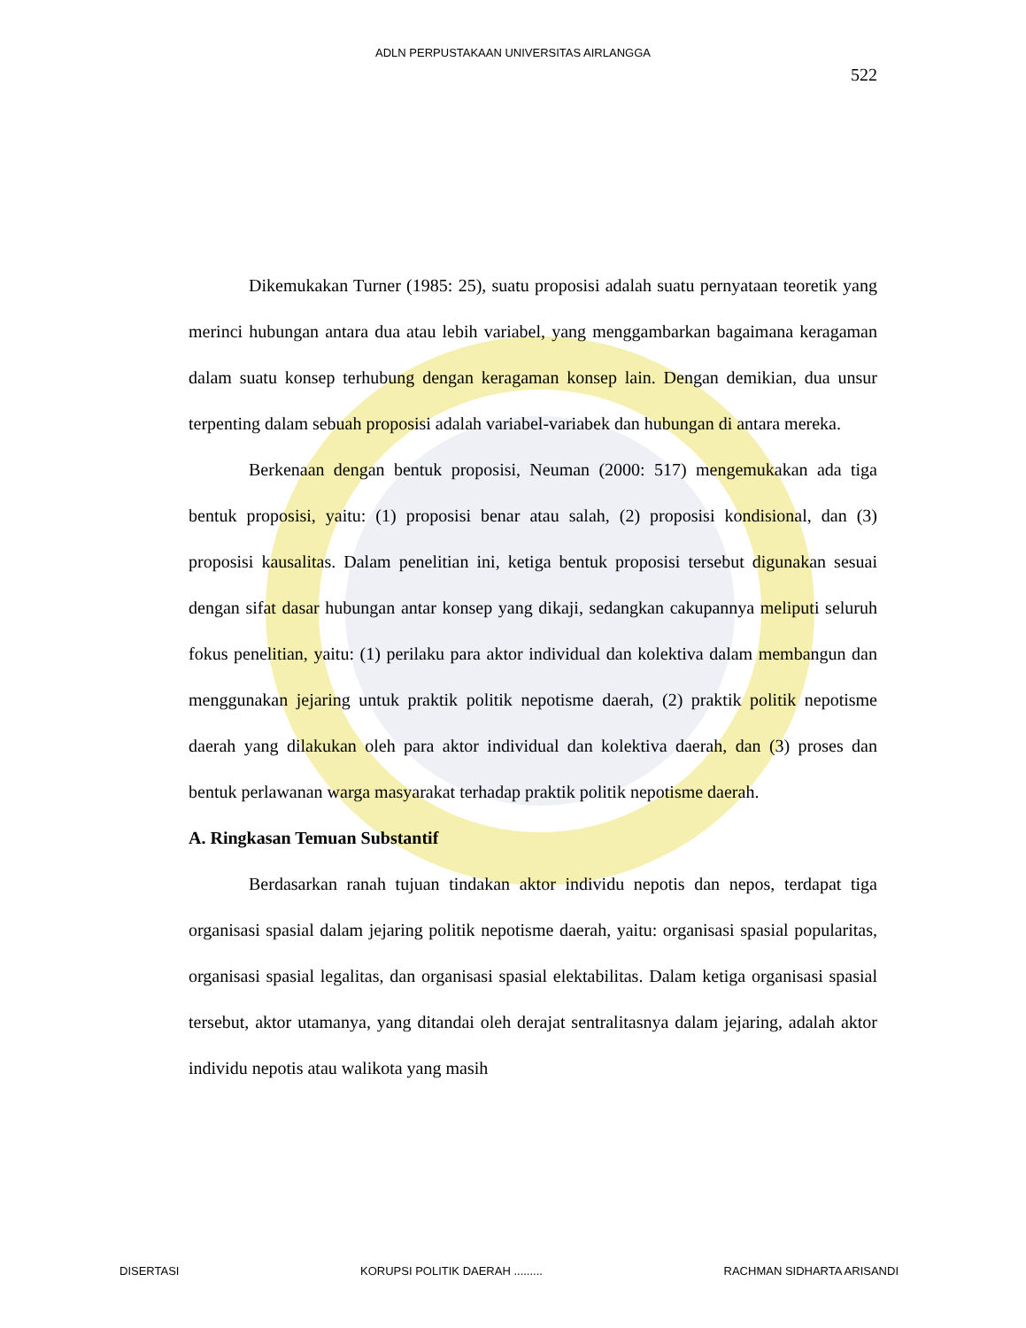ADLN PERPUSTAKAAN UNIVERSITAS AIRLANGGA
522
Dikemukakan Turner (1985: 25), suatu proposisi adalah suatu pernyataan teoretik yang merinci hubungan antara dua atau lebih variabel, yang menggambarkan bagaimana keragaman dalam suatu konsep terhubung dengan keragaman konsep lain. Dengan demikian, dua unsur terpenting dalam sebuah proposisi adalah variabel-variabek dan hubungan di antara mereka.
Berkenaan dengan bentuk proposisi, Neuman (2000: 517) mengemukakan ada tiga bentuk proposisi, yaitu: (1) proposisi benar atau salah, (2) proposisi kondisional, dan (3) proposisi kausalitas. Dalam penelitian ini, ketiga bentuk proposisi tersebut digunakan sesuai dengan sifat dasar hubungan antar konsep yang dikaji, sedangkan cakupannya meliputi seluruh fokus penelitian, yaitu: (1) perilaku para aktor individual dan kolektiva dalam membangun dan menggunakan jejaring untuk praktik politik nepotisme daerah, (2) praktik politik nepotisme daerah yang dilakukan oleh para aktor individual dan kolektiva daerah, dan (3) proses dan bentuk perlawanan warga masyarakat terhadap praktik politik nepotisme daerah.
A. Ringkasan Temuan Substantif
Berdasarkan ranah tujuan tindakan aktor individu nepotis dan nepos, terdapat tiga organisasi spasial dalam jejaring politik nepotisme daerah, yaitu: organisasi spasial popularitas, organisasi spasial legalitas, dan organisasi spasial elektabilitas. Dalam ketiga organisasi spasial tersebut, aktor utamanya, yang ditandai oleh derajat sentralitasnya dalam jejaring, adalah aktor individu nepotis atau walikota yang masih
DISERTASI KORUPSI POLITIK DAERAH ......... RACHMAN SIDHARTA ARISANDI